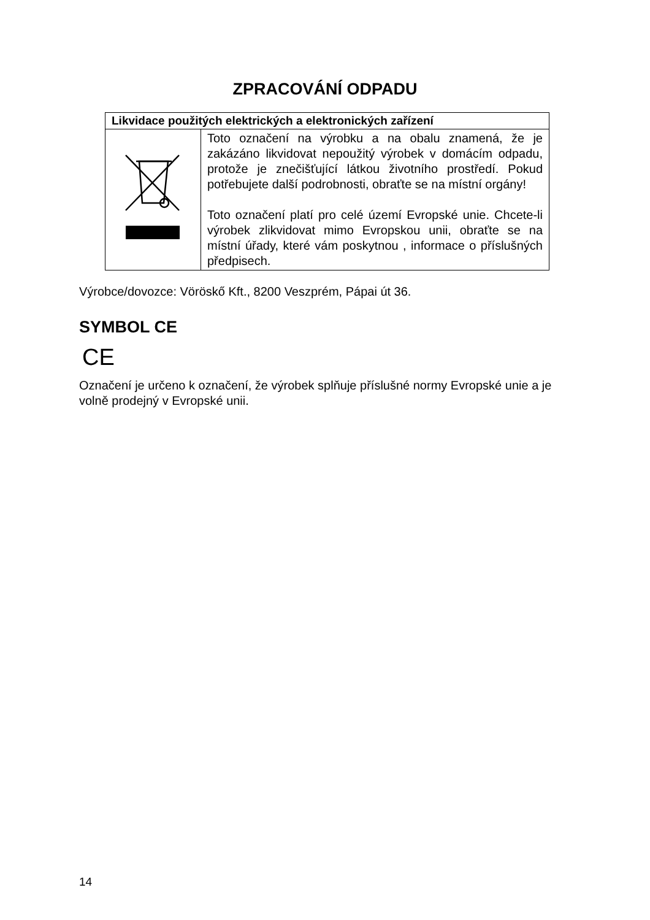ZPRACOVÁNÍ ODPADU
| Likvidace použitých elektrických a elektronických zařízení | |
| --- | --- |
| | Toto označení na výrobku a na obalu znamená, že je zakázáno likvidovat nepoužitý výrobek v domácím odpadu, protože je znečišťující látkou životního prostředí. Pokud potřebujete další podrobnosti, obraťte se na místní orgány! Toto označení platí pro celé území Evropské unie. Chcete-li výrobek zlikvidovat mimo Evropskou unii, obraťte se na místní úřady, které vám poskytnou , informace o příslušných předpisech. |
Výrobce/dovozce: Vöröskő Kft., 8200 Veszprém, Pápai út 36.
SYMBOL CE
CE
Označení je určeno k označení, že výrobek splňuje příslušné normy Evropské unie a je volně prodejný v Evropské unii.
14